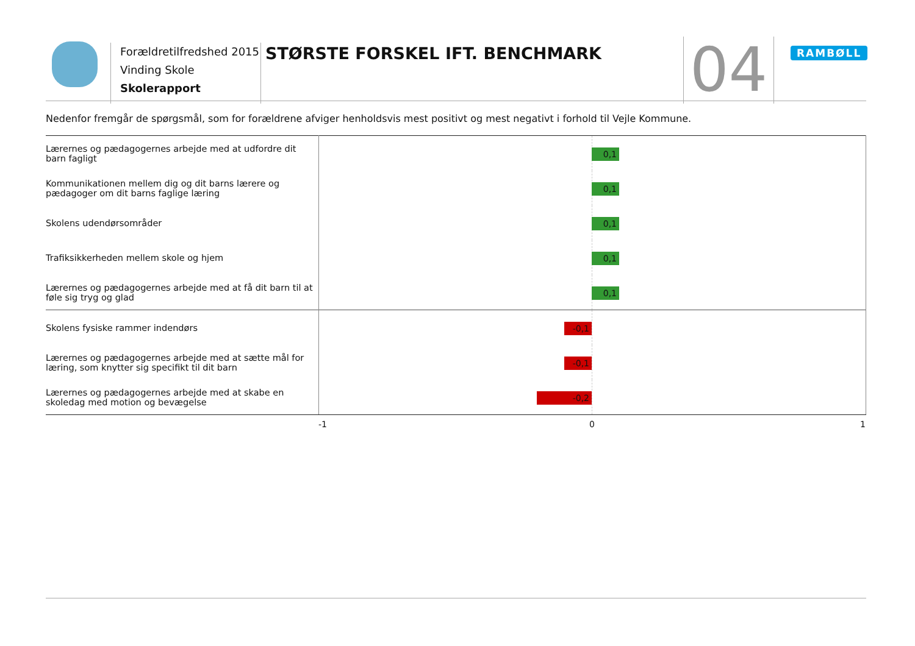Forældretilfredshed 2015
Vinding Skole
Skolerapport
STØRSTE FORSKEL IFT. BENCHMARK 04 RAMBØLL
Nedenfor fremgår de spørgsmål, som for forældrene afviger henholdsvis mest positivt og mest negativt i forhold til Vejle Kommune.
| Lærernes og pædagogernes arbejde med at udfordre dit barn fagligt | 0,1 |
| Kommunikationen mellem dig og dit barns lærere og pædagoger om dit barns faglige læring | 0,1 |
| Skolens udendørsområder | 0,1 |
| Trafiksikkerheden mellem skole og hjem | 0,1 |
| Lærernes og pædagogernes arbejde med at få dit barn til at føle sig tryg og glad | 0,1 |
| Skolens fysiske rammer indendørs | -0,1 |
| Lærernes og pædagogernes arbejde med at sætte mål for læring, som knytter sig specifikt til dit barn | -0,1 |
| Lærernes og pædagogernes arbejde med at skabe en skoledag med motion og bevægelse | -0,2 |
-1 0 1